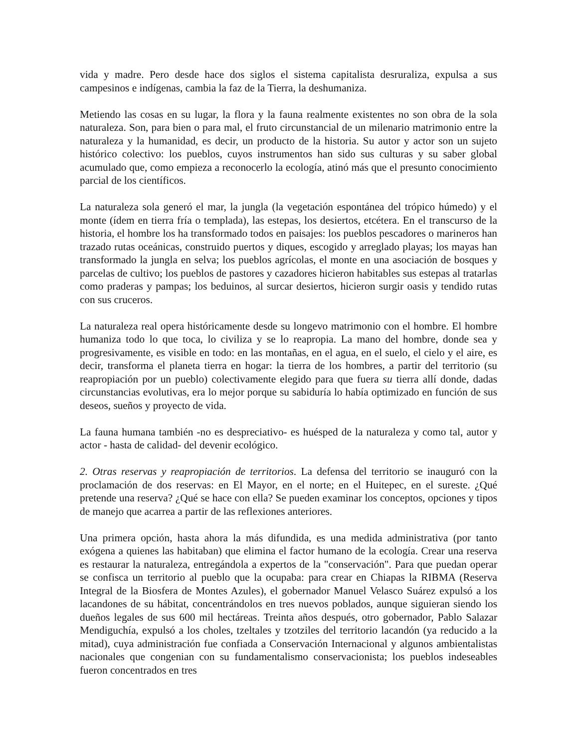vida y madre. Pero desde hace dos siglos el sistema capitalista desruraliza, expulsa a sus campesinos e indígenas, cambia la faz de la Tierra, la deshumaniza.
Metiendo las cosas en su lugar, la flora y la fauna realmente existentes no son obra de la sola naturaleza. Son, para bien o para mal, el fruto circunstancial de un milenario matrimonio entre la naturaleza y la humanidad, es decir, un producto de la historia. Su autor y actor son un sujeto histórico colectivo: los pueblos, cuyos instrumentos han sido sus culturas y su saber global acumulado que, como empieza a reconocerlo la ecología, atinó más que el presunto conocimiento parcial de los científicos.
La naturaleza sola generó el mar, la jungla (la vegetación espontánea del trópico húmedo) y el monte (ídem en tierra fría o templada), las estepas, los desiertos, etcétera. En el transcurso de la historia, el hombre los ha transformado todos en paisajes: los pueblos pescadores o marineros han trazado rutas oceánicas, construido puertos y diques, escogido y arreglado playas; los mayas han transformado la jungla en selva; los pueblos agrícolas, el monte en una asociación de bosques y parcelas de cultivo; los pueblos de pastores y cazadores hicieron habitables sus estepas al tratarlas como praderas y pampas; los beduinos, al surcar desiertos, hicieron surgir oasis y tendido rutas con sus cruceros.
La naturaleza real opera históricamente desde su longevo matrimonio con el hombre. El hombre humaniza todo lo que toca, lo civiliza y se lo reapropia. La mano del hombre, donde sea y progresivamente, es visible en todo: en las montañas, en el agua, en el suelo, el cielo y el aire, es decir, transforma el planeta tierra en hogar: la tierra de los hombres, a partir del territorio (su reapropiación por un pueblo) colectivamente elegido para que fuera su tierra allí donde, dadas circunstancias evolutivas, era lo mejor porque su sabiduría lo había optimizado en función de sus deseos, sueños y proyecto de vida.
La fauna humana también -no es despreciativo- es huésped de la naturaleza y como tal, autor y actor - hasta de calidad- del devenir ecológico.
2. Otras reservas y reapropiación de territorios. La defensa del territorio se inauguró con la proclamación de dos reservas: en El Mayor, en el norte; en el Huitepec, en el sureste. ¿Qué pretende una reserva? ¿Qué se hace con ella? Se pueden examinar los conceptos, opciones y tipos de manejo que acarrea a partir de las reflexiones anteriores.
Una primera opción, hasta ahora la más difundida, es una medida administrativa (por tanto exógena a quienes las habitaban) que elimina el factor humano de la ecología. Crear una reserva es restaurar la naturaleza, entregándola a expertos de la "conservación". Para que puedan operar se confisca un territorio al pueblo que la ocupaba: para crear en Chiapas la RIBMA (Reserva Integral de la Biosfera de Montes Azules), el gobernador Manuel Velasco Suárez expulsó a los lacandones de su hábitat, concentrándolos en tres nuevos poblados, aunque siguieran siendo los dueños legales de sus 600 mil hectáreas. Treinta años después, otro gobernador, Pablo Salazar Mendiguchía, expulsó a los choles, tzeltales y tzotziles del territorio lacandón (ya reducido a la mitad), cuya administración fue confiada a Conservación Internacional y algunos ambientalistas nacionales que congenian con su fundamentalismo conservacionista; los pueblos indeseables fueron concentrados en tres